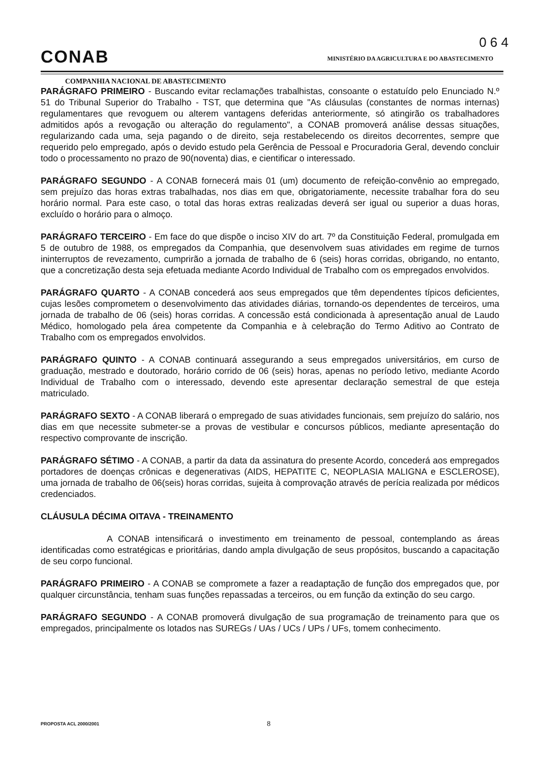0 6 4
CONAB
MINISTÉRIO DA AGRICULTURA E DO ABASTECIMENTO
COMPANHIA NACIONAL DE ABASTECIMENTO
PARÁGRAFO PRIMEIRO - Buscando evitar reclamações trabalhistas, consoante o estatuído pelo Enunciado N.º 51 do Tribunal Superior do Trabalho - TST, que determina que "As cláusulas (constantes de normas internas) regulamentares que revoguem ou alterem vantagens deferidas anteriormente, só atingirão os trabalhadores admitidos após a revogação ou alteração do regulamento", a CONAB promoverá análise dessas situações, regularizando cada uma, seja pagando o de direito, seja restabelecendo os direitos decorrentes, sempre que requerido pelo empregado, após o devido estudo pela Gerência de Pessoal e Procuradoria Geral, devendo concluir todo o processamento no prazo de 90(noventa) dias, e cientificar o interessado.
PARÁGRAFO SEGUNDO - A CONAB fornecerá mais 01 (um) documento de refeição-convênio ao empregado, sem prejuízo das horas extras trabalhadas, nos dias em que, obrigatoriamente, necessite trabalhar fora do seu horário normal. Para este caso, o total das horas extras realizadas deverá ser igual ou superior a duas horas, excluído o horário para o almoço.
PARÁGRAFO TERCEIRO - Em face do que dispõe o inciso XIV do art. 7º da Constituição Federal, promulgada em 5 de outubro de 1988, os empregados da Companhia, que desenvolvem suas atividades em regime de turnos ininterruptos de revezamento, cumprirão a jornada de trabalho de 6 (seis) horas corridas, obrigando, no entanto, que a concretização desta seja efetuada mediante Acordo Individual de Trabalho com os empregados envolvidos.
PARÁGRAFO QUARTO - A CONAB concederá aos seus empregados que têm dependentes típicos deficientes, cujas lesões comprometem o desenvolvimento das atividades diárias, tornando-os dependentes de terceiros, uma jornada de trabalho de 06 (seis) horas corridas. A concessão está condicionada à apresentação anual de Laudo Médico, homologado pela área competente da Companhia e à celebração do Termo Aditivo ao Contrato de Trabalho com os empregados envolvidos.
PARÁGRAFO QUINTO - A CONAB continuará assegurando a seus empregados universitários, em curso de graduação, mestrado e doutorado, horário corrido de 06 (seis) horas, apenas no período letivo, mediante Acordo Individual de Trabalho com o interessado, devendo este apresentar declaração semestral de que esteja matriculado.
PARÁGRAFO SEXTO - A CONAB liberará o empregado de suas atividades funcionais, sem prejuízo do salário, nos dias em que necessite submeter-se a provas de vestibular e concursos públicos, mediante apresentação do respectivo comprovante de inscrição.
PARÁGRAFO SÉTIMO - A CONAB, a partir da data da assinatura do presente Acordo, concederá aos empregados portadores de doenças crônicas e degenerativas (AIDS, HEPATITE C, NEOPLASIA MALIGNA e ESCLEROSE), uma jornada de trabalho de 06(seis) horas corridas, sujeita à comprovação através de perícia realizada por médicos credenciados.
CLÁUSULA DÉCIMA OITAVA - TREINAMENTO
A CONAB intensificará o investimento em treinamento de pessoal, contemplando as áreas identificadas como estratégicas e prioritárias, dando ampla divulgação de seus propósitos, buscando a capacitação de seu corpo funcional.
PARÁGRAFO PRIMEIRO - A CONAB se compromete a fazer a readaptação de função dos empregados que, por qualquer circunstância, tenham suas funções repassadas a terceiros, ou em função da extinção do seu cargo.
PARÁGRAFO SEGUNDO - A CONAB promoverá divulgação de sua programação de treinamento para que os empregados, principalmente os lotados nas SUREGs / UAs / UCs / UPs / UFs, tomem conhecimento.
PROPOSTA ACL 2000/2001 8